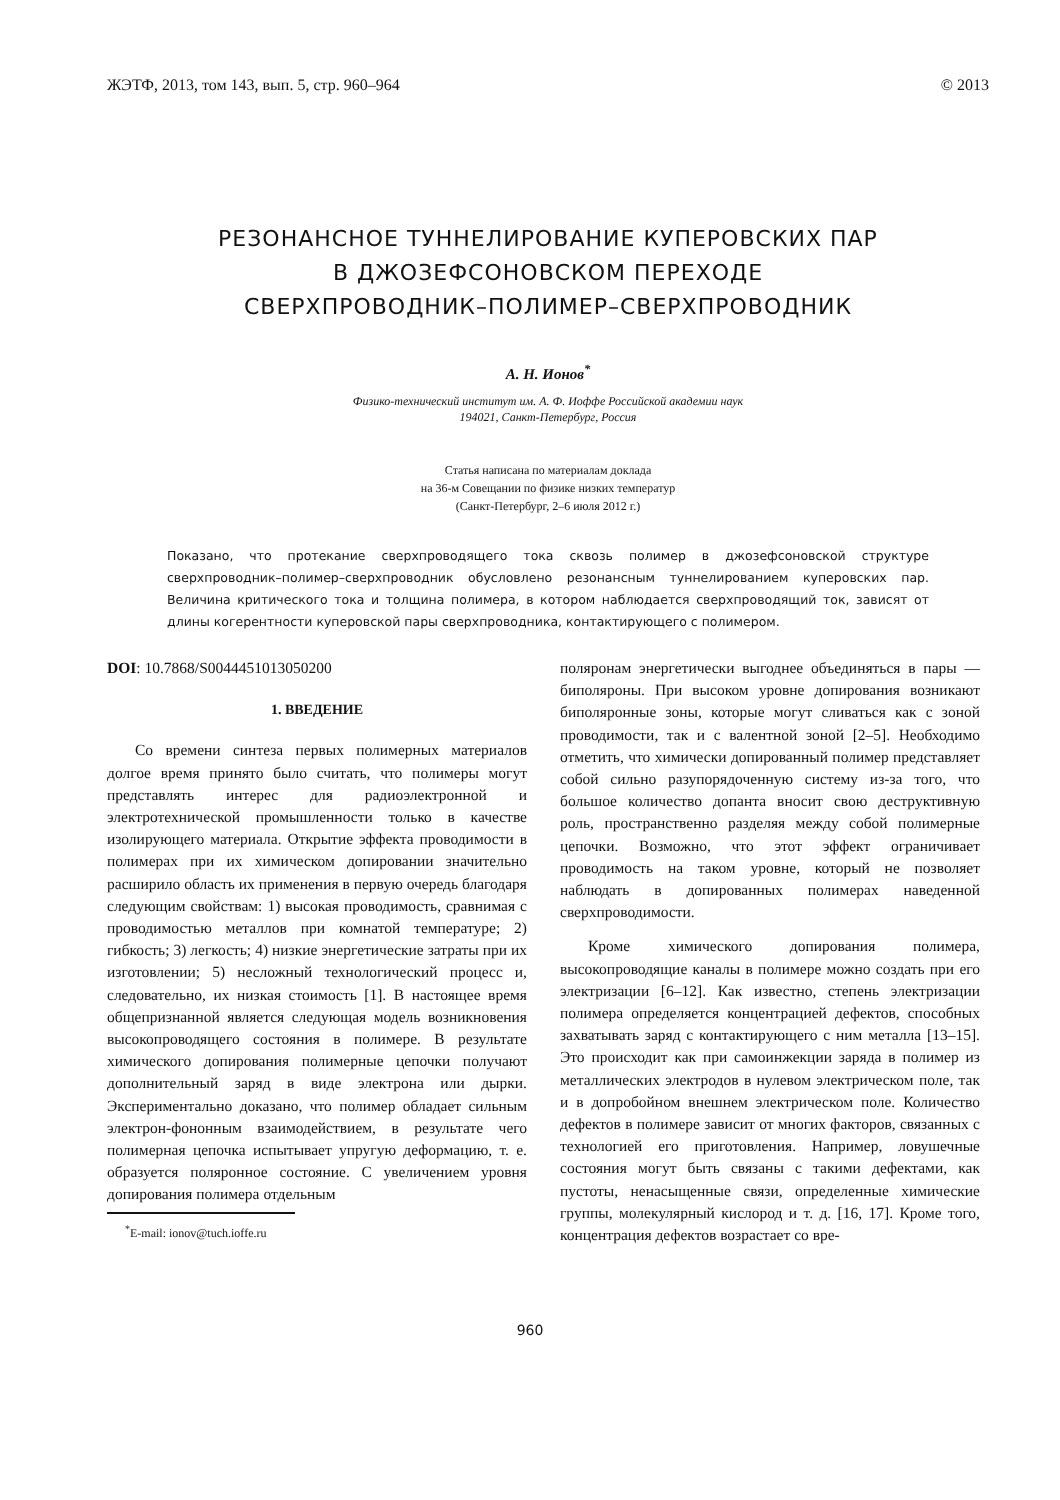ЖЭТФ, 2013, том 143, вып. 5, стр. 960–964 © 2013
РЕЗОНАНСНОЕ ТУННЕЛИРОВАНИЕ КУПЕРОВСКИХ ПАР
В ДЖОЗЕФСОНОВСКОМ ПЕРЕХОДЕ
СВЕРХПРОВОДНИК–ПОЛИМЕР–СВЕРХПРОВОДНИК
А. Н. Ионов<sup>*</sup>
Физико-технический институт им. А. Ф. Иоффе Российской академии наук
194021, Санкт-Петербург, Россия
Статья написана по материалам доклада
на 36-м Совещании по физике низких температур
(Санкт-Петербург, 2–6 июля 2012 г.)
Показано, что протекание сверхпроводящего тока сквозь полимер в джозефсоновской структуре сверхпроводник–полимер–сверхпроводник обусловлено резонансным туннелированием куперовских пар. Величина критического тока и толщина полимера, в котором наблюдается сверхпроводящий ток, зависят от длины когерентности куперовской пары сверхпроводника, контактирующего с полимером.
DOI: 10.7868/S0044451013050200
1. ВВЕДЕНИЕ
Со времени синтеза первых полимерных материалов долгое время принято было считать, что полимеры могут представлять интерес для радиоэлектронной и электротехнической промышленности только в качестве изолирующего материала. Открытие эффекта проводимости в полимерах при их химическом допировании значительно расширило область их применения в первую очередь благодаря следующим свойствам: 1) высокая проводимость, сравнимая с проводимостью металлов при комнатой температуре; 2) гибкость; 3) легкость; 4) низкие энергетические затраты при их изготовлении; 5) несложный технологический процесс и, следовательно, их низкая стоимость [1]. В настоящее время общепризнанной является следующая модель возникновения высокопроводящего состояния в полимере. В результате химического допирования полимерные цепочки получают дополнительный заряд в виде электрона или дырки. Экспериментально доказано, что полимер обладает сильным электрон-фононным взаимодействием, в результате чего полимерная цепочка испытывает упругую деформацию, т. е. образуется поляронное состояние. С увеличением уровня допирования полимера отдельным
<sup>*</sup> E-mail: ionov@tuch.ioffe.ru
поляронам энергетически выгоднее объединяться в пары — биполяроны. При высоком уровне допирования возникают биполяронные зоны, которые могут сливаться как с зоной проводимости, так и с валентной зоной [2–5]. Необходимо отметить, что химически допированный полимер представляет собой сильно разупорядоченную систему из-за того, что большое количество допанта вносит свою деструктивную роль, пространственно разделяя между собой полимерные цепочки. Возможно, что этот эффект ограничивает проводимость на таком уровне, который не позволяет наблюдать в допированных полимерах наведенной сверхпроводимости.
Кроме химического допирования полимера, высокопроводящие каналы в полимере можно создать при его электризации [6–12]. Как известно, степень электризации полимера определяется концентрацией дефектов, способных захватывать заряд с контактирующего с ним металла [13–15]. Это происходит как при самоинжекции заряда в полимер из металлических электродов в нулевом электрическом поле, так и в допробойном внешнем электрическом поле. Количество дефектов в полимере зависит от многих факторов, связанных с технологией его приготовления. Например, ловушечные состояния могут быть связаны с такими дефектами, как пустоты, ненасыщенные связи, определенные химические группы, молекулярный кислород и т. д. [16, 17]. Кроме того, концентрация дефектов возрастает со вре-
960